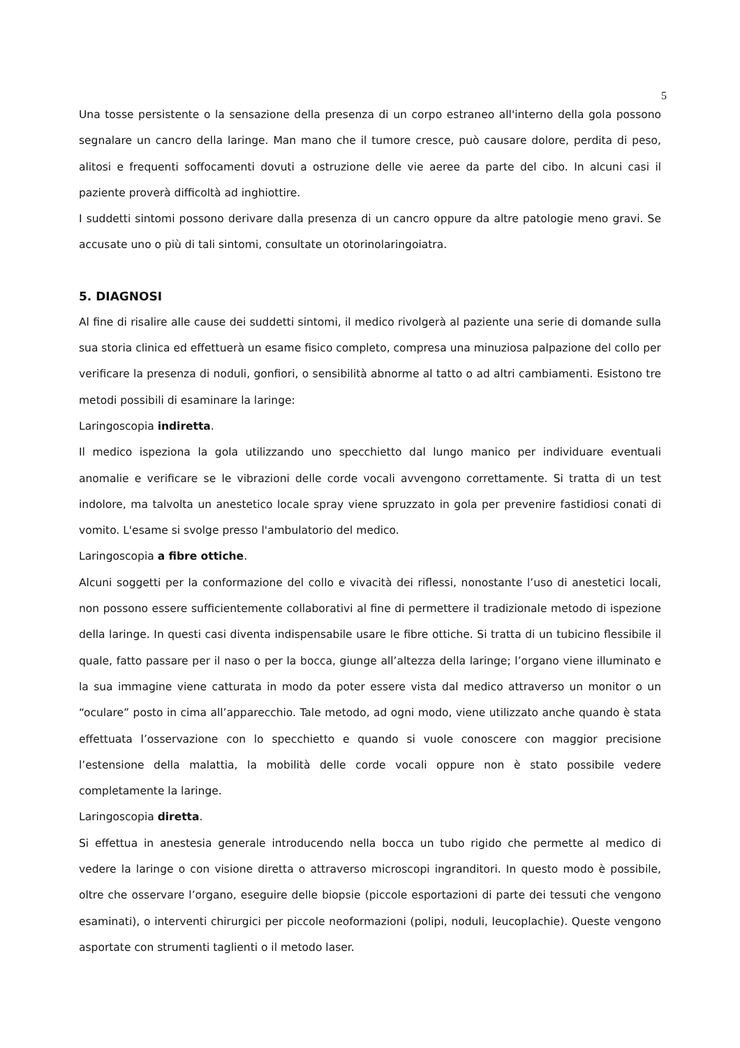5
Una tosse persistente o la sensazione della presenza di un corpo estraneo all'interno della gola possono segnalare un cancro della laringe. Man mano che il tumore cresce, può causare dolore, perdita di peso, alitosi e frequenti soffocamenti dovuti a ostruzione delle vie aeree da parte del cibo. In alcuni casi il paziente proverà difficoltà ad inghiottire.
I suddetti sintomi possono derivare dalla presenza di un cancro oppure da altre patologie meno gravi. Se accusate uno o più di tali sintomi, consultate un otorinolaringoiatra.
5. DIAGNOSI
Al fine di risalire alle cause dei suddetti sintomi, il medico rivolgerà al paziente una serie di domande sulla sua storia clinica ed effettuerà un esame fisico completo, compresa una minuziosa palpazione del collo per verificare la presenza di noduli, gonfiori, o sensibilità abnorme al tatto o ad altri cambiamenti. Esistono tre metodi possibili di esaminare la laringe:
Laringoscopia indiretta.
Il medico ispeziona la gola utilizzando uno specchietto dal lungo manico per individuare eventuali anomalie e verificare se le vibrazioni delle corde vocali avvengono correttamente. Si tratta di un test indolore, ma talvolta un anestetico locale spray viene spruzzato in gola per prevenire fastidiosi conati di vomito. L'esame si svolge presso l'ambulatorio del medico.
Laringoscopia a fibre ottiche.
Alcuni soggetti per la conformazione del collo e vivacità dei riflessi, nonostante l’uso di anestetici locali, non possono essere sufficientemente collaborativi al fine di permettere il tradizionale metodo di ispezione della laringe. In questi casi diventa indispensabile usare le fibre ottiche. Si tratta di un tubicino flessibile il quale, fatto passare per il naso o per la bocca, giunge all’altezza della laringe; l’organo viene illuminato e la sua immagine viene catturata in modo da poter essere vista dal medico attraverso un monitor o un “oculare” posto in cima all’apparecchio. Tale metodo, ad ogni modo, viene utilizzato anche quando è stata effettuata l’osservazione con lo specchietto e quando si vuole conoscere con maggior precisione l’estensione della malattia, la mobilità delle corde vocali oppure non è stato possibile vedere completamente la laringe.
Laringoscopia diretta.
Si effettua in anestesia generale introducendo nella bocca un tubo rigido che permette al medico di vedere la laringe o con visione diretta o attraverso microscopi ingranditori. In questo modo è possibile, oltre che osservare l’organo, eseguire delle biopsie (piccole esportazioni di parte dei tessuti che vengono esaminati), o interventi chirurgici per piccole neoformazioni (polipi, noduli, leucoplachie). Queste vengono asportate con strumenti taglienti o il metodo laser.